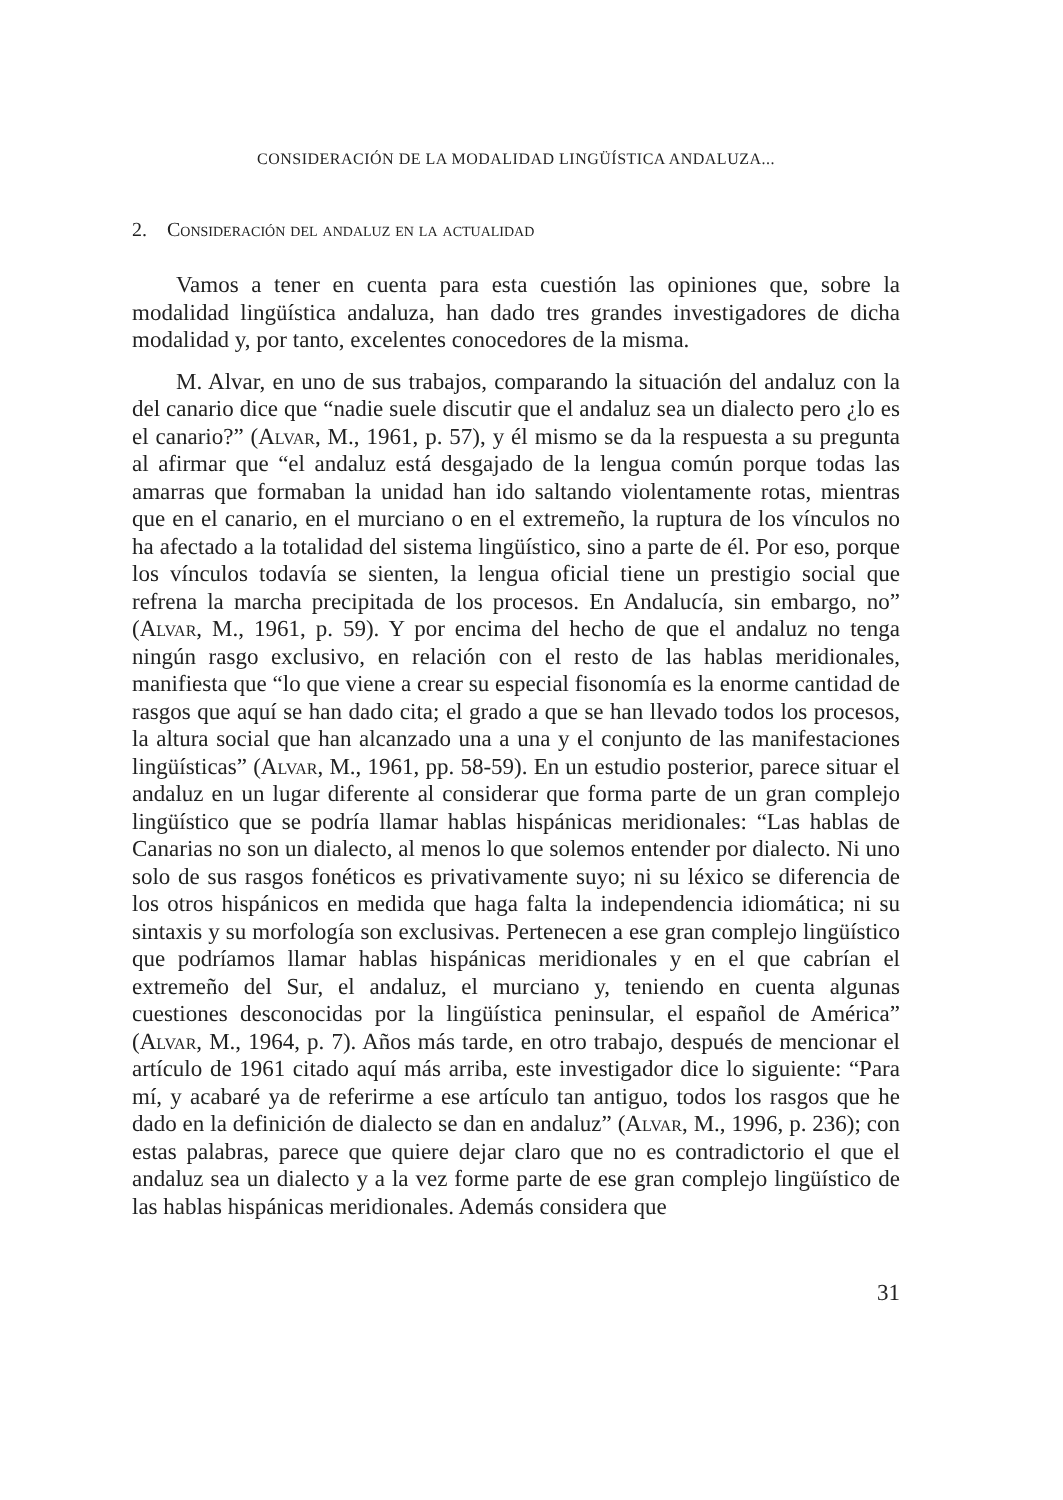CONSIDERACIÓN DE LA MODALIDAD LINGÜÍSTICA ANDALUZA...
2. Consideración del andaluz en la actualidad
Vamos a tener en cuenta para esta cuestión las opiniones que, sobre la modalidad lingüística andaluza, han dado tres grandes investigadores de dicha modalidad y, por tanto, excelentes conocedores de la misma.
M. Alvar, en uno de sus trabajos, comparando la situación del andaluz con la del canario dice que “nadie suele discutir que el andaluz sea un dialecto pero ¿lo es el canario?” (Alvar, M., 1961, p. 57), y él mismo se da la respuesta a su pregunta al afirmar que “el andaluz está desgajado de la lengua común porque todas las amarras que formaban la unidad han ido saltando violentamente rotas, mientras que en el canario, en el murciano o en el extremeño, la ruptura de los vínculos no ha afectado a la totalidad del sistema lingüístico, sino a parte de él. Por eso, porque los vínculos todavía se sienten, la lengua oficial tiene un prestigio social que refrena la marcha precipitada de los procesos. En Andalucía, sin embargo, no” (Alvar, M., 1961, p. 59). Y por encima del hecho de que el andaluz no tenga ningún rasgo exclusivo, en relación con el resto de las hablas meridionales, manifiesta que “lo que viene a crear su especial fisonomía es la enorme cantidad de rasgos que aquí se han dado cita; el grado a que se han llevado todos los procesos, la altura social que han alcanzado una a una y el conjunto de las manifestaciones lingüísticas” (Alvar, M., 1961, pp. 58-59). En un estudio posterior, parece situar el andaluz en un lugar diferente al considerar que forma parte de un gran complejo lingüístico que se podría llamar hablas hispánicas meridionales: “Las hablas de Canarias no son un dialecto, al menos lo que solemos entender por dialecto. Ni uno solo de sus rasgos fonéticos es privativamente suyo; ni su léxico se diferencia de los otros hispánicos en medida que haga falta la independencia idiomática; ni su sintaxis y su morfología son exclusivas. Pertenecen a ese gran complejo lingüístico que podríamos llamar hablas hispánicas meridionales y en el que cabrían el extremeño del Sur, el andaluz, el murciano y, teniendo en cuenta algunas cuestiones desconocidas por la lingüística peninsular, el español de América” (Alvar, M., 1964, p. 7). Años más tarde, en otro trabajo, después de mencionar el artículo de 1961 citado aquí más arriba, este investigador dice lo siguiente: “Para mí, y acabaré ya de referirme a ese artículo tan antiguo, todos los rasgos que he dado en la definición de dialecto se dan en andaluz” (Alvar, M., 1996, p. 236); con estas palabras, parece que quiere dejar claro que no es contradictorio el que el andaluz sea un dialecto y a la vez forme parte de ese gran complejo lingüístico de las hablas hispánicas meridionales. Además considera que
31